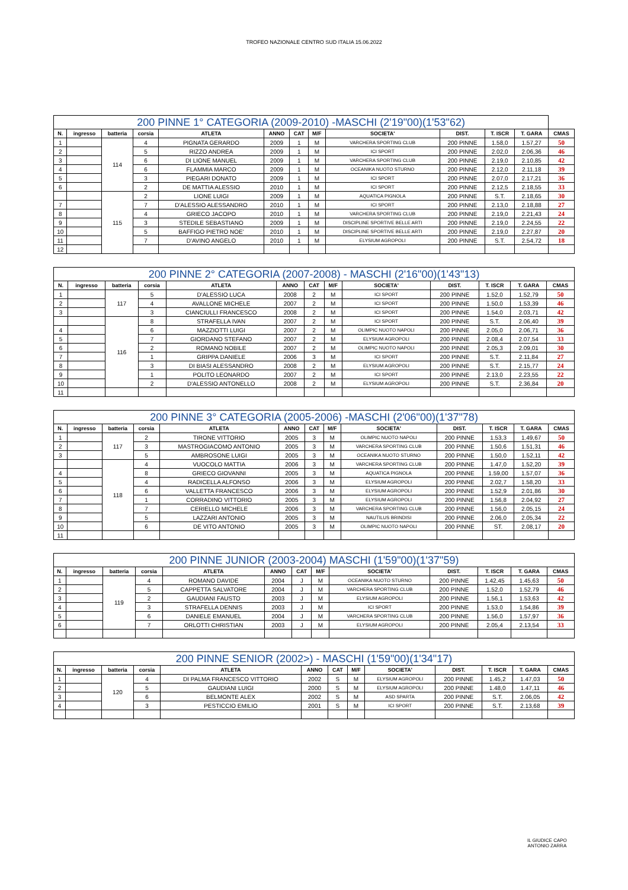TROFEO NAZIONALE CENTRO SUD ITALIA 15.06.2022
| 200 PINNE 1° CATEGORIA (2009-2010) -MASCHI (2'19"00)(1'53"62) | | | | | | | | | | | | |
| --- | --- | --- | --- | --- | --- | --- | --- | --- | --- | --- | --- | --- |
| N. | ingresso | batteria | corsia | ATLETA | ANNO | CAT | M/F | SOCIETA' | DIST. | T. ISCR | T. GARA | CMAS |
| 1 | | 114 | 4 | PIGNATA GERARDO | 2009 | 1 | M | VARCHERA SPORTING CLUB | 200 PINNE | 1.58,0 | 1.57,27 | 50 |
| 2 | | | 5 | RIZZO ANDREA | 2009 | 1 | M | ICI SPORT | 200 PINNE | 2.02,0 | 2.06,36 | 46 |
| 3 | | | 6 | DI LIONE MANUEL | 2009 | 1 | M | VARCHERA SPORTING CLUB | 200 PINNE | 2.19,0 | 2.10,85 | 42 |
| 4 | | | 6 | FLAMMIA MARCO | 2009 | 1 | M | OCEANIKA NUOTO STURNO | 200 PINNE | 2.12,0 | 2.11,18 | 39 |
| 5 | | | 3 | PIEGARI DONATO | 2009 | 1 | M | ICI SPORT | 200 PINNE | 2.07,0 | 2.17,21 | 36 |
| 6 | | | 2 | DE MATTIA ALESSIO | 2010 | 1 | M | ICI SPORT | 200 PINNE | 2.12,5 | 2.18,55 | 33 |
| | | 115 | 2 | LIONE LUIGI | 2009 | 1 | M | AQUATICA PIGNOLA | 200 PINNE | S.T. | 2.18,65 | 30 |
| 7 | | | 7 | D'ALESSIO ALESSANDRO | 2010 | 1 | M | ICI SPORT | 200 PINNE | 2.13,0 | 2.18,88 | 27 |
| 8 | | | 4 | GRIECO JACOPO | 2010 | 1 | M | VARCHERA SPORTING CLUB | 200 PINNE | 2.19,0 | 2.21,43 | 24 |
| 9 | | | 3 | STEDILE SEBASTIANO | 2009 | 1 | M | DISCIPLINE SPORTIVE BELLE ARTI | 200 PINNE | 2.19,0 | 2.24,55 | 22 |
| 10 | | | 5 | BAFFIGO PIETRO NOE' | 2010 | 1 | M | DISCIPLINE SPORTIVE BELLE ARTI | 200 PINNE | 2.19,0 | 2.27,87 | 20 |
| 11 | | | 7 | D'AVINO ANGELO | 2010 | 1 | M | ELYSIUM AGROPOLI | 200 PINNE | S.T. | 2.54,72 | 18 |
| 12 | | | | | | | | | | | | |
| 200 PINNE 2° CATEGORIA (2007-2008) - MASCHI (2'16"00)(1'43"13) | | | | | | | | | | | | |
| --- | --- | --- | --- | --- | --- | --- | --- | --- | --- | --- | --- | --- |
| N. | ingresso | batteria | corsia | ATLETA | ANNO | CAT | M/F | SOCIETA' | DIST. | T. ISCR | T. GARA | CMAS |
| 1 | | 117 | 5 | D'ALESSIO LUCA | 2008 | 2 | M | ICI SPORT | 200 PINNE | 1.52,0 | 1.52,79 | 50 |
| 2 | | | 4 | AVALLONE MICHELE | 2007 | 2 | M | ICI SPORT | 200 PINNE | 1.50,0 | 1.53,39 | 46 |
| 3 | | | 3 | CIANCIULLI FRANCESCO | 2008 | 2 | M | ICI SPORT | 200 PINNE | 1.54,0 | 2.03,71 | 42 |
| | | 116 | 8 | STRAFELLA IVAN | 2007 | 2 | M | ICI SPORT | 200 PINNE | S.T. | 2.06,40 | 39 |
| 4 | | | 6 | MAZZIOTTI LUIGI | 2007 | 2 | M | OLIMPIC NUOTO NAPOLI | 200 PINNE | 2.05,0 | 2.06,71 | 36 |
| 5 | | | 7 | GIORDANO STEFANO | 2007 | 2 | M | ELYSIUM AGROPOLI | 200 PINNE | 2.08,4 | 2.07,54 | 33 |
| 6 | | | 2 | ROMANO NOBILE | 2007 | 2 | M | OLIMPIC NUOTO NAPOLI | 200 PINNE | 2.05,3 | 2.09,01 | 30 |
| 7 | | | 1 | GRIPPA DANIELE | 2006 | 3 | M | ICI SPORT | 200 PINNE | S.T. | 2.11,84 | 27 |
| 8 | | | 3 | DI BIASI ALESSANDRO | 2008 | 2 | M | ELYSIUM AGROPOLI | 200 PINNE | S.T. | 2.15,77 | 24 |
| 9 | | | 1 | POLITO LEONARDO | 2007 | 2 | M | ICI SPORT | 200 PINNE | 2.13,0 | 2.23,55 | 22 |
| 10 | | | 2 | D'ALESSIO ANTONELLO | 2008 | 2 | M | ELYSIUM AGROPOLI | 200 PINNE | S.T. | 2.36,84 | 20 |
| 11 | | | | | | | | | | | | |
| 200 PINNE 3° CATEGORIA (2005-2006) -MASCHI (2'06"00)(1'37"78) | | | | | | | | | | | | |
| --- | --- | --- | --- | --- | --- | --- | --- | --- | --- | --- | --- | --- |
| N. | ingresso | batteria | corsia | ATLETA | ANNO | CAT | M/F | SOCIETA' | DIST. | T. ISCR | T. GARA | CMAS |
| 1 | | 117 | 2 | TIRONE VITTORIO | 2005 | 3 | M | OLIMPIC NUOTO NAPOLI | 200 PINNE | 1.53,3 | 1.49,67 | 50 |
| 2 | | | 3 | MASTROGIACOMO ANTONIO | 2005 | 3 | M | VARCHERA SPORTING CLUB | 200 PINNE | 1.50,6 | 1.51,31 | 46 |
| 3 | | | 5 | AMBROSONE LUIGI | 2005 | 3 | M | OCEANIKA NUOTO STURNO | 200 PINNE | 1.50,0 | 1.52,11 | 42 |
| | | 118 | 4 | VUOCOLO MATTIA | 2006 | 3 | M | VARCHERA SPORTING CLUB | 200 PINNE | 1.47,0 | 1.52,20 | 39 |
| 4 | | | 8 | GRIECO GIOVANNI | 2005 | 3 | M | AQUATICA PIGNOLA | 200 PINNE | 1.59,00 | 1.57,07 | 36 |
| 5 | | | 4 | RADICELLA ALFONSO | 2006 | 3 | M | ELYSIUM AGROPOLI | 200 PINNE | 2.02,7 | 1.58,20 | 33 |
| 6 | | | 6 | VALLETTA FRANCESCO | 2006 | 3 | M | ELYSIUM AGROPOLI | 200 PINNE | 1.52,9 | 2.01,86 | 30 |
| 7 | | | 1 | CORRADINO VITTORIO | 2005 | 3 | M | ELYSIUM AGROPOLI | 200 PINNE | 1.56,8 | 2.04,92 | 27 |
| 8 | | | 7 | CERIELLO MICHELE | 2006 | 3 | M | VARCHERA SPORTING CLUB | 200 PINNE | 1.56,0 | 2.05,15 | 24 |
| 9 | | | 5 | LAZZARI ANTONIO | 2005 | 3 | M | NAUTILUS BRINDISI | 200 PINNE | 2.06,0 | 2.05,34 | 22 |
| 10 | | | 6 | DE VITO ANTONIO | 2005 | 3 | M | OLIMPIC NUOTO NAPOLI | 200 PINNE | ST. | 2.08,17 | 20 |
| 11 | | | | | | | | | | | | |
| 200 PINNE JUNIOR (2003-2004) MASCHI (1'59"00)(1'37"59) | | | | | | | | | | | | |
| --- | --- | --- | --- | --- | --- | --- | --- | --- | --- | --- | --- | --- |
| N. | ingresso | batteria | corsia | ATLETA | ANNO | CAT | M/F | SOCIETA' | DIST. | T. ISCR | T. GARA | CMAS |
| 1 | | 119 | 4 | ROMANO DAVIDE | 2004 | J | M | OCEANIKA NUOTO STURNO | 200 PINNE | 1.42,45 | 1.45,63 | 50 |
| 2 | | | 5 | CAPPETTA SALVATORE | 2004 | J | M | VARCHERA SPORTING CLUB | 200 PINNE | 1.52,0 | 1.52,79 | 46 |
| 3 | | | 2 | GAUDIANI FAUSTO | 2003 | J | M | ELYSIUM AGROPOLI | 200 PINNE | 1.56,1 | 1.53,63 | 42 |
| 4 | | | 3 | STRAFELLA DENNIS | 2003 | J | M | ICI SPORT | 200 PINNE | 1.53,0 | 1.54,86 | 39 |
| 5 | | | 6 | DANIELE EMANUEL | 2004 | J | M | VARCHERA SPORTING CLUB | 200 PINNE | 1.56,0 | 1.57,97 | 36 |
| 6 | | | 7 | ORLOTTI CHRISTIAN | 2003 | J | M | ELYSIUM AGROPOLI | 200 PINNE | 2.05,4 | 2.13,54 | 33 |
| 200 PINNE SENIOR (2002>) - MASCHI (1'59"00)(1'34"17) | | | | | | | | | | | | |
| --- | --- | --- | --- | --- | --- | --- | --- | --- | --- | --- | --- | --- |
| N. | ingresso | batteria | corsia | ATLETA | ANNO | CAT | M/F | SOCIETA' | DIST. | T. ISCR | T. GARA | CMAS |
| 1 | | 120 | 4 | DI PALMA FRANCESCO VITTORIO | 2002 | S | M | ELYSIUM AGROPOLI | 200 PINNE | 1.45,2 | 1.47,03 | 50 |
| 2 | | | 5 | GAUDIANI LUIGI | 2000 | S | M | ELYSIUM AGROPOLI | 200 PINNE | 1.48,0 | 1.47,11 | 46 |
| 3 | | | 6 | BELMONTE ALEX | 2002 | S | M | ASD SPARTA | 200 PINNE | S.T. | 2.06,05 | 42 |
| 4 | | | 3 | PESTICCIO EMILIO | 2001 | S | M | ICI SPORT | 200 PINNE | S.T. | 2.13,68 | 39 |
IL GIUDICE CAPO
ANTONIO ZARRA